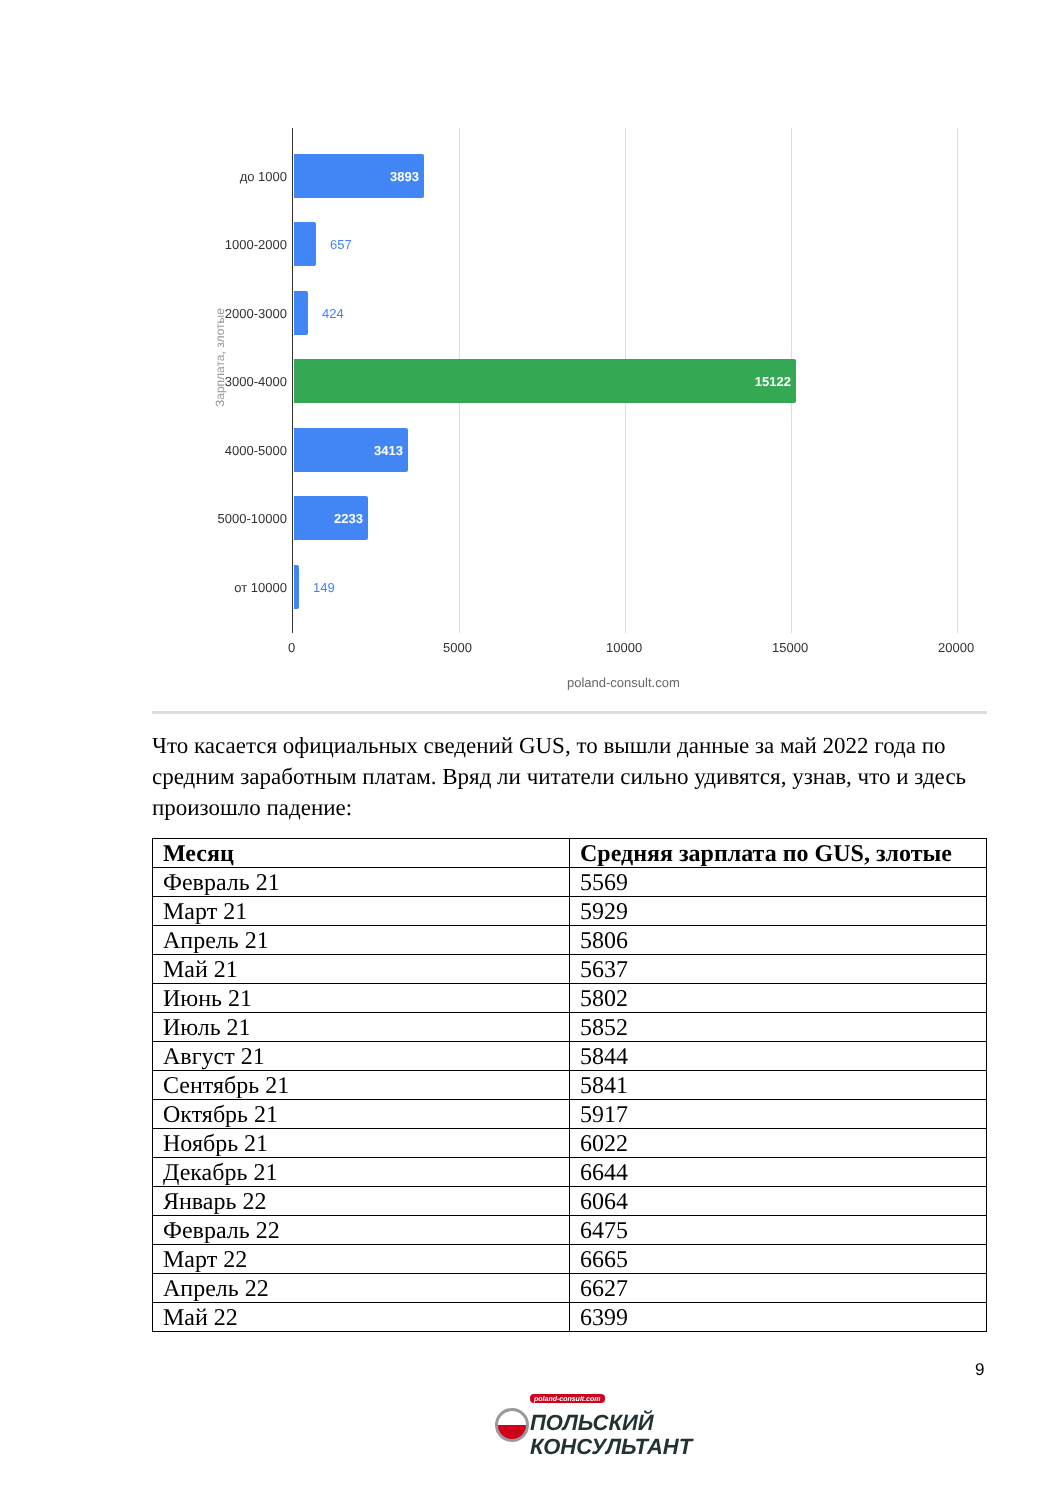Зарплата, злотые
до 1000 3893
1000-2000 657
2000-3000 424
3000-4000 15122
4000-5000 3413
5000-10000 2233
от 10000 149
0 5000 10000 15000 20000
poland-consult.com
Что касается официальных сведений GUS, то вышли данные за май 2022 года по средним заработным платам. Вряд ли читатели сильно удивятся, узнав, что и здесь произошло падение:
| Месяц | Средняя зарплата по GUS, злотые |
| --- | --- |
| Февраль 21 | 5569 |
| Март 21 | 5929 |
| Апрель 21 | 5806 |
| Май 21 | 5637 |
| Июнь 21 | 5802 |
| Июль 21 | 5852 |
| Август 21 | 5844 |
| Сентябрь 21 | 5841 |
| Октябрь 21 | 5917 |
| Ноябрь 21 | 6022 |
| Декабрь 21 | 6644 |
| Январь 22 | 6064 |
| Февраль 22 | 6475 |
| Март 22 | 6665 |
| Апрель 22 | 6627 |
| Май 22 | 6399 |
9
poland-consult.com
ПОЛЬСКИЙ
КОНСУЛЬТАНТ